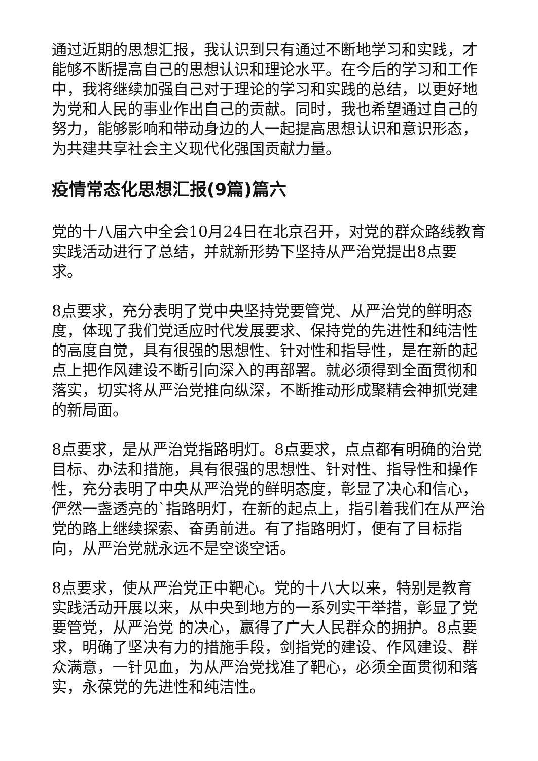通过近期的思想汇报，我认识到只有通过不断地学习和实践，才能够不断提高自己的思想认识和理论水平。在今后的学习和工作中，我将继续加强自己对于理论的学习和实践的总结，以更好地为党和人民的事业作出自己的贡献。同时，我也希望通过自己的努力，能够影响和带动身边的人一起提高思想认识和意识形态，为共建共享社会主义现代化强国贡献力量。
疫情常态化思想汇报(9篇)篇六
党的十八届六中全会10月24日在北京召开，对党的群众路线教育实践活动进行了总结，并就新形势下坚持从严治党提出8点要求。
8点要求，充分表明了党中央坚持党要管党、从严治党的鲜明态度，体现了我们党适应时代发展要求、保持党的先进性和纯洁性的高度自觉，具有很强的思想性、针对性和指导性，是在新的起点上把作风建设不断引向深入的再部署。就必须得到全面贯彻和落实，切实将从严治党推向纵深，不断推动形成聚精会神抓党建的新局面。
8点要求，是从严治党指路明灯。8点要求，点点都有明确的治党目标、办法和措施，具有很强的思想性、针对性、指导性和操作性，充分表明了中央从严治党的鲜明态度，彰显了决心和信心，俨然一盏透亮的`指路明灯，在新的起点上，指引着我们在从严治党的路上继续探索、奋勇前进。有了指路明灯，便有了目标指向，从严治党就永远不是空谈空话。
8点要求，使从严治党正中靶心。党的十八大以来，特别是教育实践活动开展以来，从中央到地方的一系列实干举措，彰显了党要管党，从严治党 的决心，赢得了广大人民群众的拥护。8点要求，明确了坚决有力的措施手段，剑指党的建设、作风建设、群众满意，一针见血，为从严治党找准了靶心，必须全面贯彻和落实，永葆党的先进性和纯洁性。